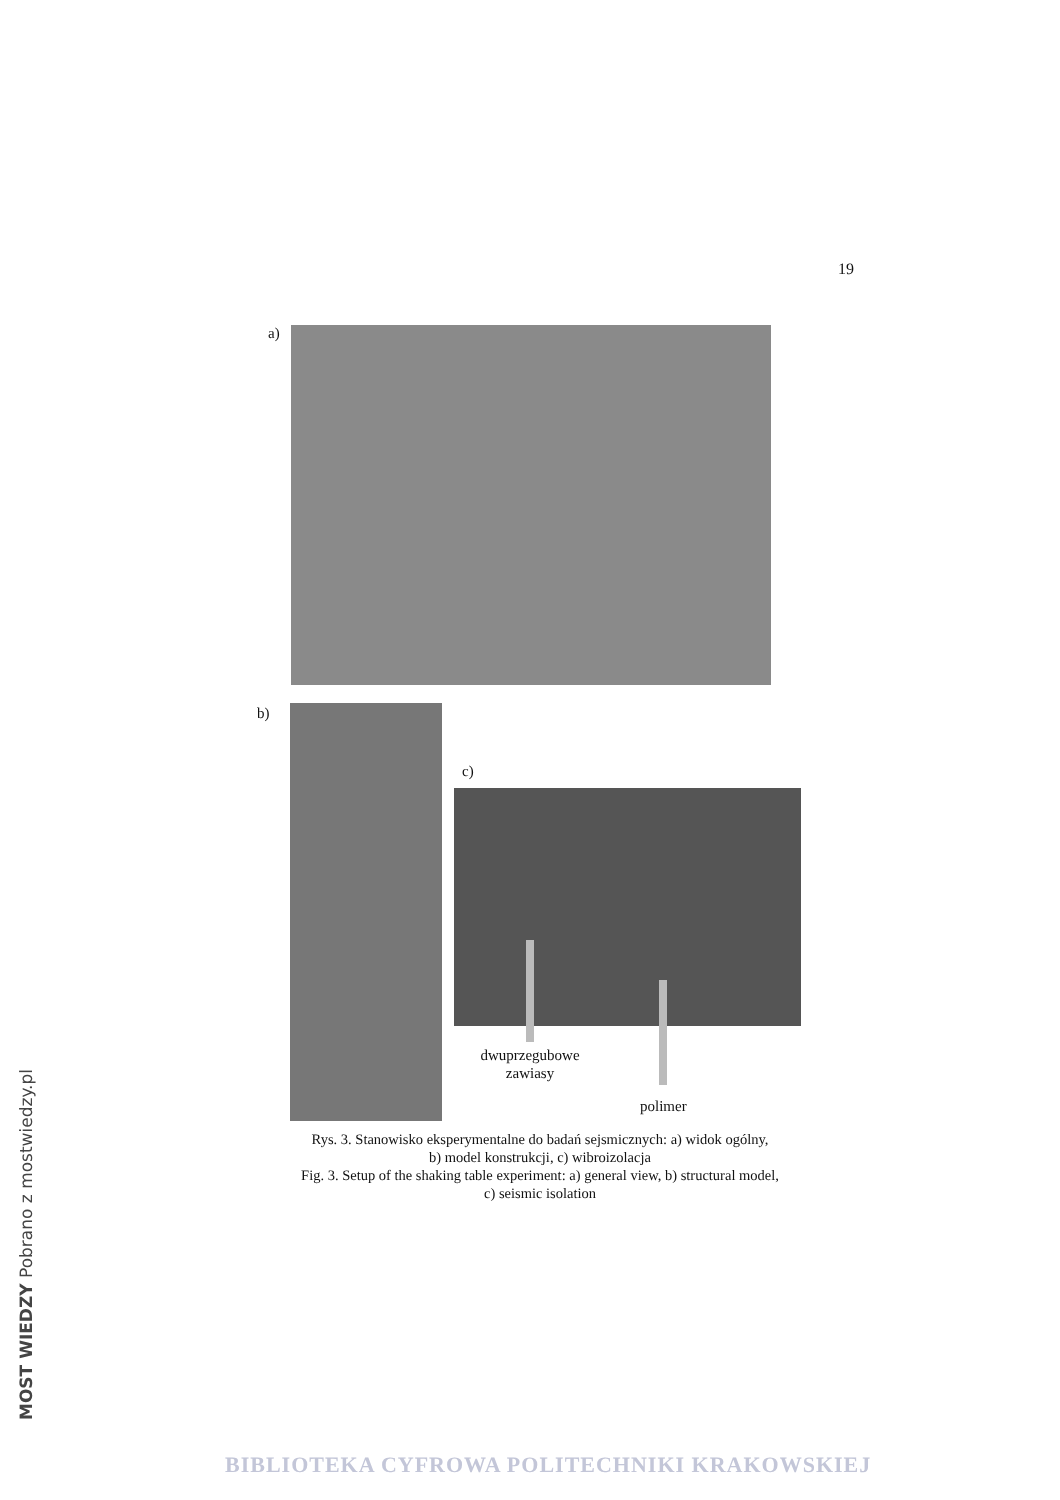19
a)
b)
c)
dwuprzegubowe
zawiasy
polimer
Rys. 3. Stanowisko eksperymentalne do badań sejsmicznych: a) widok ogólny,
b) model konstrukcji, c) wibroizolacja
Fig. 3. Setup of the shaking table experiment: a) general view, b) structural model,
c) seismic isolation
MOST WIEDZY Pobrano z mostwiedzy.pl
BIBLIOTEKA CYFROWA POLITECHNIKI KRAKOWSKIEJ